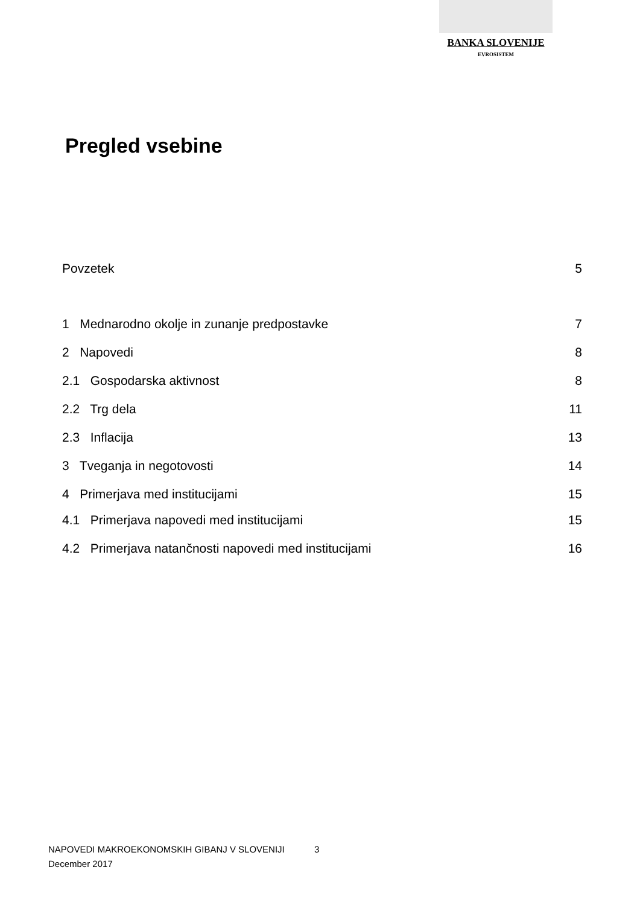BANKA SLOVENIJE
EVROSISTEM
Pregled vsebine
Povzetek 5
1 Mednarodno okolje in zunanje predpostavke 7
2 Napovedi 8
2.1 Gospodarska aktivnost 8
2.2 Trg dela 11
2.3 Inflacija 13
3 Tveganja in negotovosti 14
4 Primerjava med institucijami 15
4.1 Primerjava napovedi med institucijami 15
4.2 Primerjava natančnosti napovedi med institucijami 16
NAPOVEDI MAKROEKONOMSKIH GIBANJ V SLOVENIJI 3
December 2017